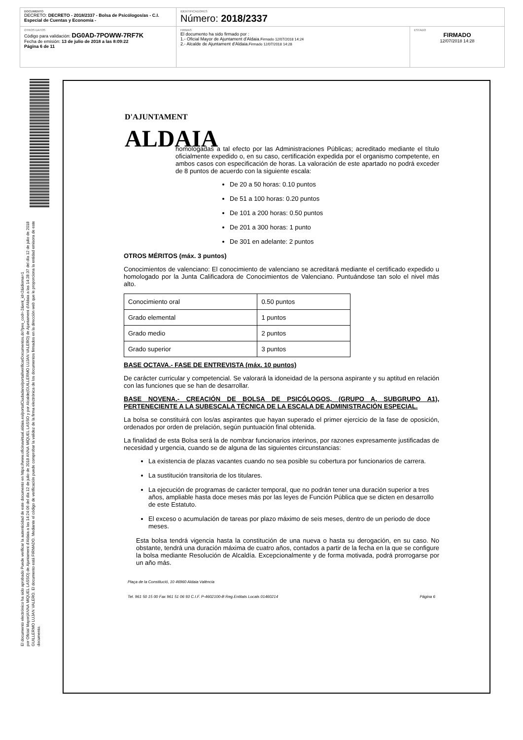DOCUMENTO
DECRETO: DECRETO - 2018/2337 - Bolsa de Psicólogos/as - C.I. Especial de Cuentas y Economía -
IDENTIFICADORES
Número: 2018/2337
OTROS DATOS
Código para validación: DG0AD-7POWW-7RF7K
Fecha de emisión: 13 de julio de 2018 a las 8:09:22
Página 6 de 11
FIRMAS
El documento ha sido firmado por :
1.- Oficial Mayor de Ajuntament d'Aldaia.Firmado 12/07/2018 14:24
2.- Alcalde de Ajuntament d'Aldaia.Firmado 12/07/2018 14:28
ESTADO
FIRMADO
12/07/2018 14:28
El documento electrónico ha sido aprobado Puede verificar la autenticidad de este documento en https://www.oficinavirtual.aldaia.es/portalCiudadano/portal/verificarDocumentos.do?pes_cod=-2&ent_id=2&idioma=1
por Oficial Mayor(ANNA MIQUEL LASSO) de Ajuntament d'Aldaia a las 14:24:06 del día 12 de julio de 2018 ANNA MIQUEL LASSO y por Alcalde(GUILLERMO LUJAN VALERO) de Ajuntament d'Aldaia a las 14:28:37 del día 12 de julio de 2018 GUILLERMO LUJAN VALERO. El documento está FIRMADO. Mediante el código de verificación puede comprobar la validez de la firma electrónica de los documentos firmados en la dirección web que le proporciona la entidad emisora de este documento.
D'AJUNTAMENT
ALDAIA
homologadas a tal efecto por las Administraciones Públicas; acreditado mediante el título oficialmente expedido o, en su caso, certificación expedida por el organismo competente, en ambos casos con especificación de horas. La valoración de este apartado no podrá exceder de 8 puntos de acuerdo con la siguiente escala:
De 20 a 50 horas: 0.10 puntos
De 51 a 100 horas: 0.20 puntos
De 101 a 200 horas: 0.50 puntos
De 201 a 300 horas: 1 punto
De 301 en adelante: 2 puntos
OTROS MÉRITOS (máx. 3 puntos)
Conocimientos de valenciano: El conocimiento de valenciano se acreditará mediante el certificado expedido u homologado por la Junta Calificadora de Conocimientos de Valenciano. Puntuándose tan solo el nivel más alto.
| Conocimiento oral | 0.50 puntos |
| Grado elemental | 1 puntos |
| Grado medio | 2 puntos |
| Grado superior | 3 puntos |
BASE OCTAVA.- FASE DE ENTREVISTA (máx. 10 puntos)
De carácter curricular y competencial. Se valorará la idoneidad de la persona aspirante y su aptitud en relación con las funciones que se han de desarrollar.
BASE NOVENA.- CREACIÓN DE BOLSA DE PSICÓLOGOS, (GRUPO A, SUBGRUPO A1), PERTENECIENTE A LA SUBESCALA TÉCNICA DE LA ESCALA DE ADMINISTRACIÓN ESPECIAL.
La bolsa se constituirá con los/as aspirantes que hayan superado el primer ejercicio de la fase de oposición, ordenados por orden de prelación, según puntuación final obtenida.
La finalidad de esta Bolsa será la de nombrar funcionarios interinos, por razones expresamente justificadas de necesidad y urgencia, cuando se de alguna de las siguientes circunstancias:
La existencia de plazas vacantes cuando no sea posible su cobertura por funcionarios de carrera.
La sustitución transitoria de los titulares.
La ejecución de programas de carácter temporal, que no podrán tener una duración superior a tres años, ampliable hasta doce meses más por las leyes de Función Pública que se dicten en desarrollo de este Estatuto.
El exceso o acumulación de tareas por plazo máximo de seis meses, dentro de un periodo de doce meses.
Esta bolsa tendrá vigencia hasta la constitución de una nueva o hasta su derogación, en su caso. No obstante, tendrá una duración máxima de cuatro años, contados a partir de la fecha en la que se configure la bolsa mediante Resolución de Alcaldía. Excepcionalmente y de forma motivada, podrá prorrogarse por un año más.
Plaça de la Constitució, 10 46960 Aldaia València
Tel. 961 50 15 00 Fax 961 51 06 93 C.I.F. P-4602100-B Reg.Entitats Locals 01460214
Página 6